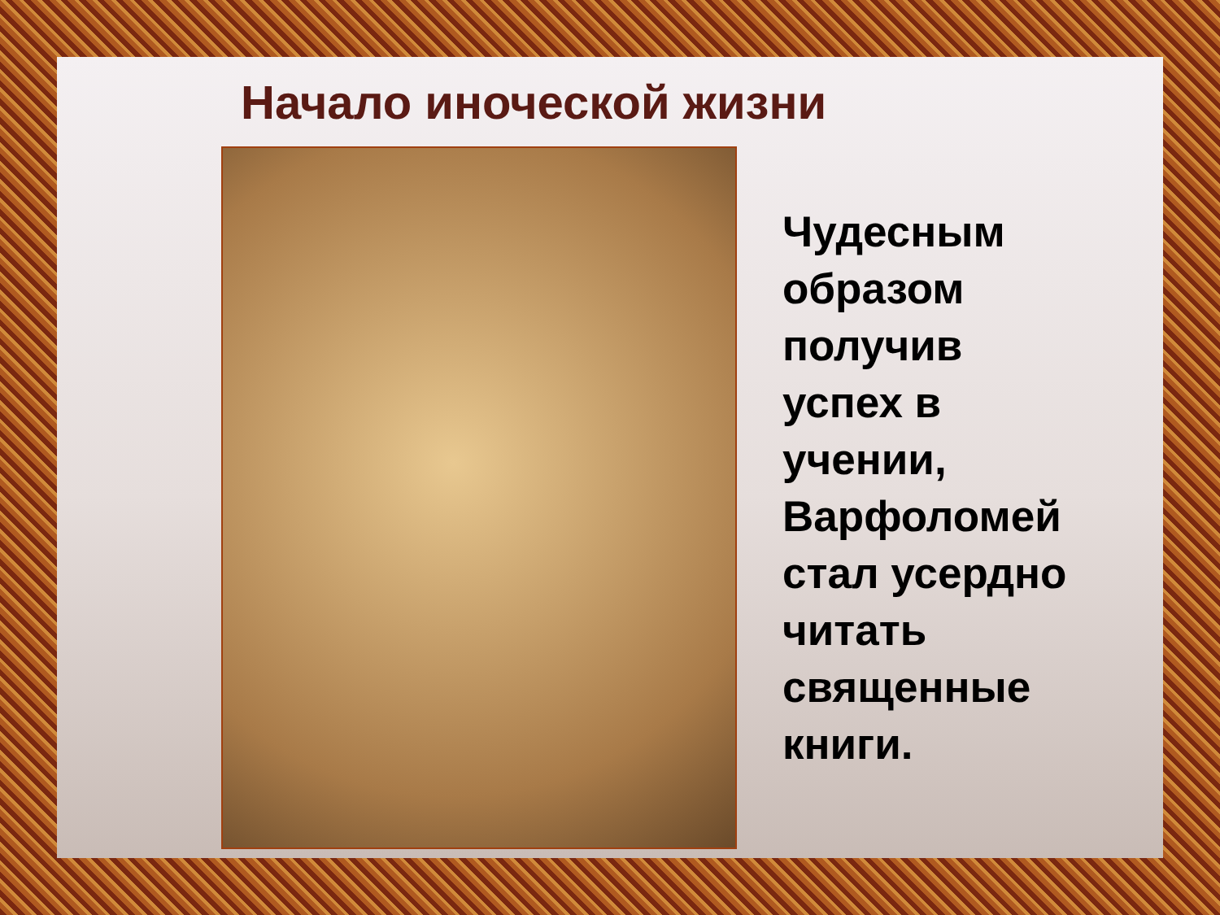Начало иноческой жизни
Чудесным
образом
получив
успех в
учении,
Варфоломей
стал усердно
читать
священные
книги.